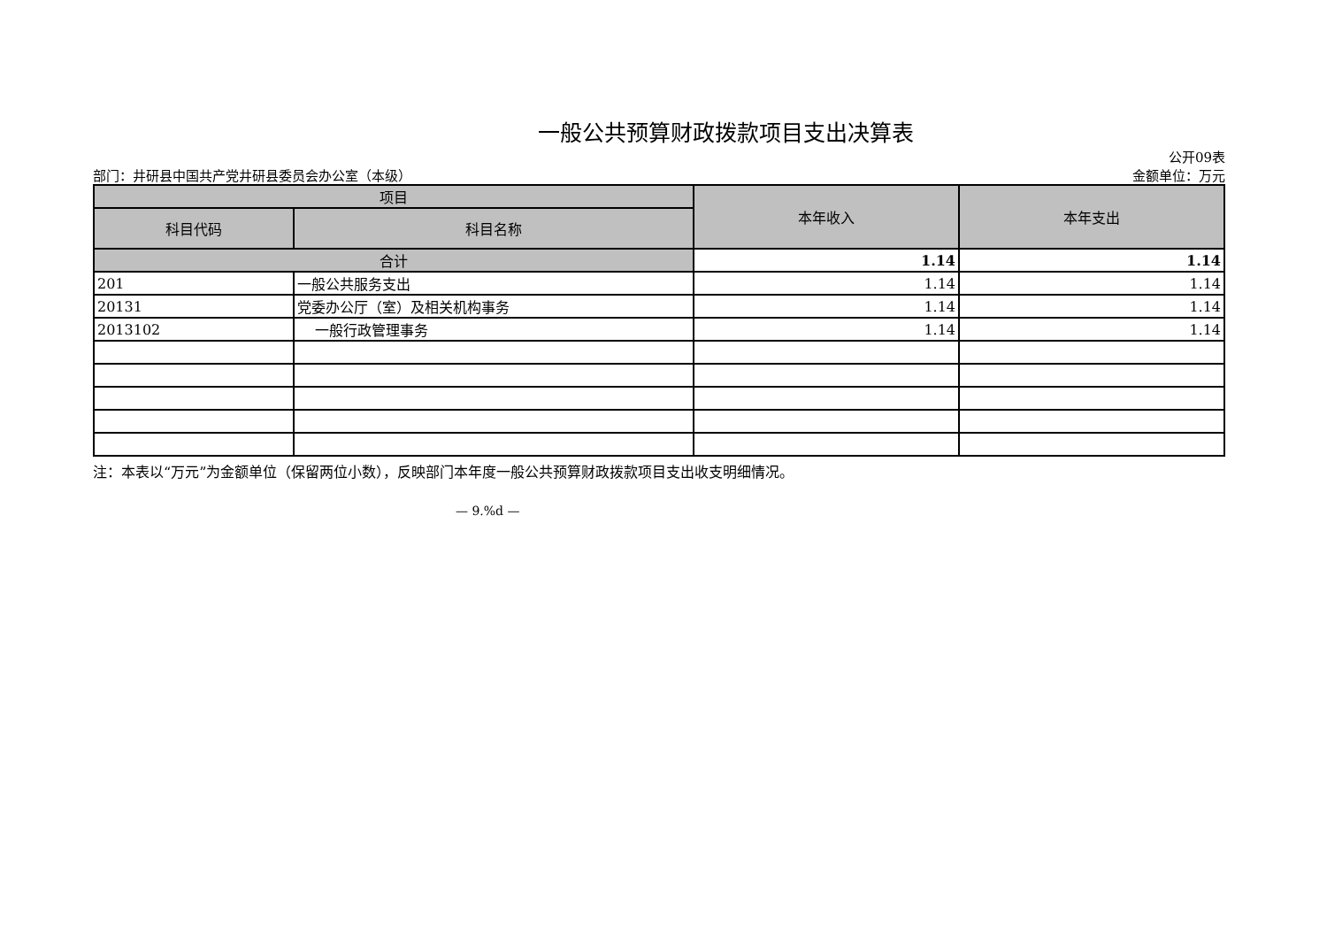一般公共预算财政拨款项目支出决算表
公开09表
部门：井研县中国共产党井研县委员会办公室（本级） 金额单位：万元
| 项目 | | 本年收入 | 本年支出 |
| --- | --- | --- | --- |
| 科目代码 | 科目名称 | | |
| 合计 | | 1.14 | 1.14 |
| 201 | 一般公共服务支出 | 1.14 | 1.14 |
| 20131 | 党委办公厅（室）及相关机构事务 | 1.14 | 1.14 |
| 2013102 | 一般行政管理事务 | 1.14 | 1.14 |
注：本表以“万元”为金额单位（保留两位小数），反映部门本年度一般公共预算财政拨款项目支出收支明细情况。
— 9.%d —